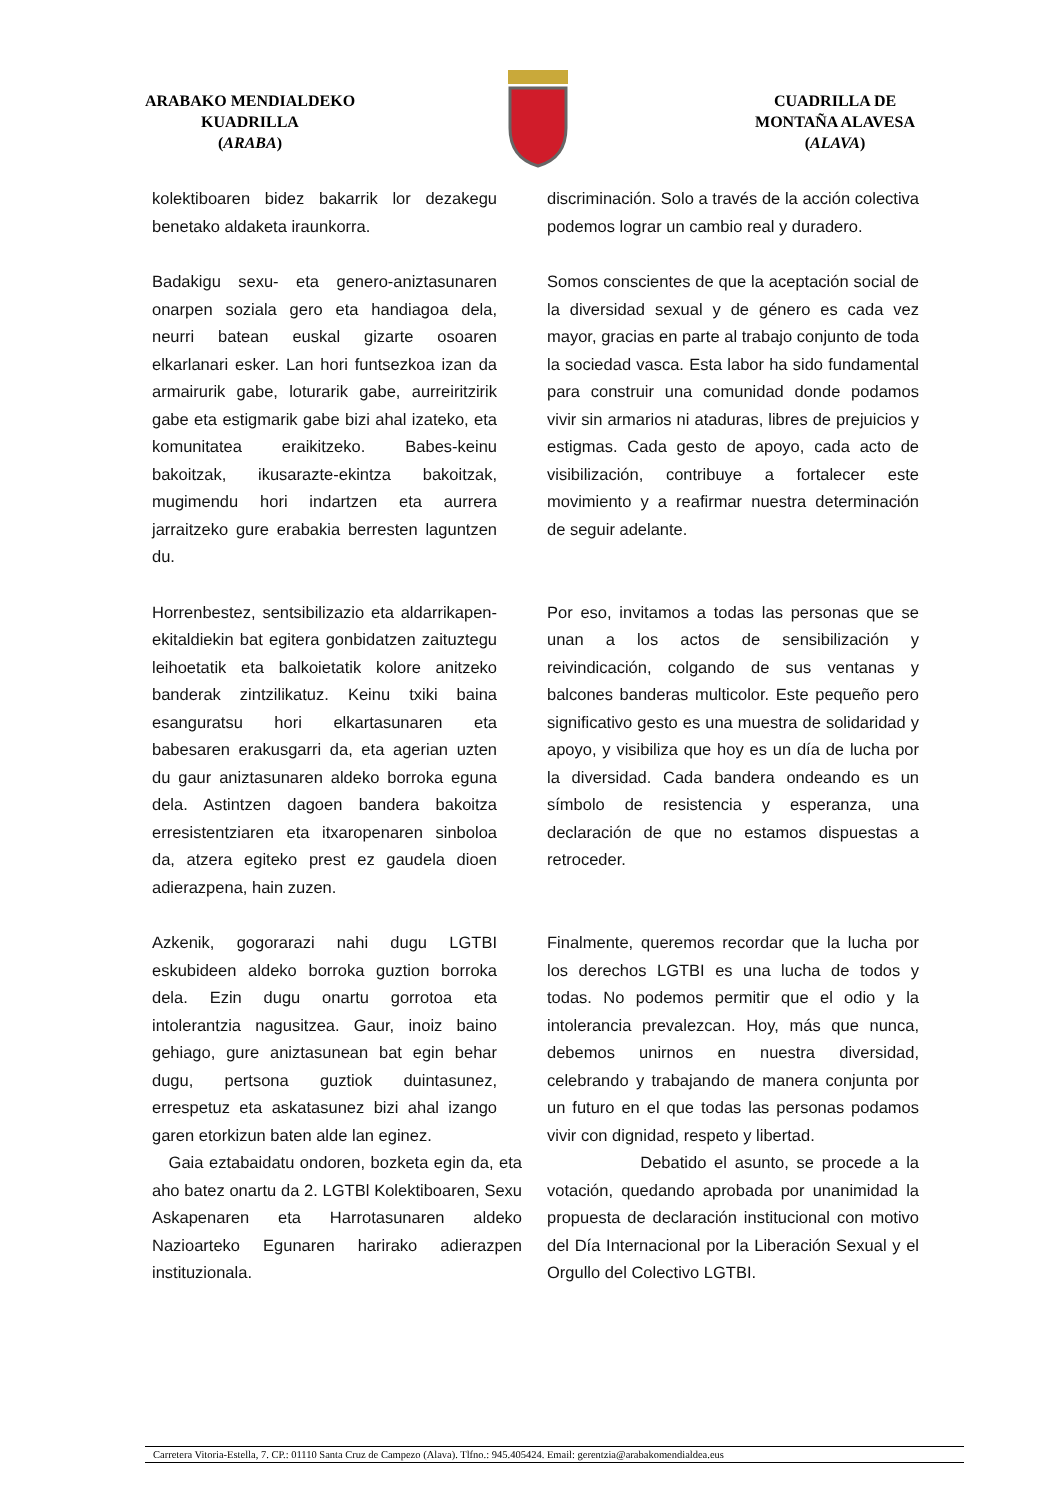ARABAKO MENDIALDEKO
KUADRILLA
(ARABA)
CUADRILLA DE
MONTAÑA ALAVESA
(ALAVA)
kolektiboaren bidez bakarrik lor dezakegu benetako aldaketa iraunkorra.
discriminación. Solo a través de la acción colectiva podemos lograr un cambio real y duradero.
Badakigu sexu- eta genero-aniztasunaren onarpen soziala gero eta handiagoa dela, neurri batean euskal gizarte osoaren elkarlanari esker. Lan hori funtsezkoa izan da armairurik gabe, loturarik gabe, aurreiritzirik gabe eta estigmarik gabe bizi ahal izateko, eta komunitatea eraikitzeko. Babes-keinu bakoitzak, ikusarazte-ekintza bakoitzak, mugimendu hori indartzen eta aurrera jarraitzeko gure erabakia berresten laguntzen du.
Somos conscientes de que la aceptación social de la diversidad sexual y de género es cada vez mayor, gracias en parte al trabajo conjunto de toda la sociedad vasca. Esta labor ha sido fundamental para construir una comunidad donde podamos vivir sin armarios ni ataduras, libres de prejuicios y estigmas. Cada gesto de apoyo, cada acto de visibilización, contribuye a fortalecer este movimiento y a reafirmar nuestra determinación de seguir adelante.
Horrenbestez, sentsibilizazio eta aldarrikapen-ekitaldiekin bat egitera gonbidatzen zaituztegu leihoetatik eta balkoietatik kolore anitzeko banderak zintzilikatuz. Keinu txiki baina esanguratsu hori elkartasunaren eta babesaren erakusgarri da, eta agerian uzten du gaur aniztasunaren aldeko borroka eguna dela. Astintzen dagoen bandera bakoitza erresistentziaren eta itxaropenaren sinboloa da, atzera egiteko prest ez gaudela dioen adierazpena, hain zuzen.
Por eso, invitamos a todas las personas que se unan a los actos de sensibilización y reivindicación, colgando de sus ventanas y balcones banderas multicolor. Este pequeño pero significativo gesto es una muestra de solidaridad y apoyo, y visibiliza que hoy es un día de lucha por la diversidad. Cada bandera ondeando es un símbolo de resistencia y esperanza, una declaración de que no estamos dispuestas a retroceder.
Azkenik, gogorarazi nahi dugu LGTBI eskubideen aldeko borroka guztion borroka dela. Ezin dugu onartu gorrotoa eta intolerantzia nagusitzea. Gaur, inoiz baino gehiago, gure aniztasunean bat egin behar dugu, pertsona guztiok duintasunez, errespetuz eta askatasunez bizi ahal izango garen etorkizun baten alde lan eginez.
Finalmente, queremos recordar que la lucha por los derechos LGTBI es una lucha de todos y todas. No podemos permitir que el odio y la intolerancia prevalezcan. Hoy, más que nunca, debemos unirnos en nuestra diversidad, celebrando y trabajando de manera conjunta por un futuro en el que todas las personas podamos vivir con dignidad, respeto y libertad.
Gaia eztabaidatu ondoren, bozketa egin da, eta aho batez onartu da 2. LGTBl Kolektiboaren, Sexu Askapenaren eta Harrotasunaren aldeko Nazioarteko Egunaren harirako adierazpen instituzionala.
Debatido el asunto, se procede a la votación, quedando aprobada por unanimidad la propuesta de declaración institucional con motivo del Día Internacional por la Liberación Sexual y el Orgullo del Colectivo LGTBI.
Carretera Vitoria-Estella, 7. CP.: 01110 Santa Cruz de Campezo (Alava). Tlfno.: 945.405424. Email: gerentzia@arabakomendialdea.eus